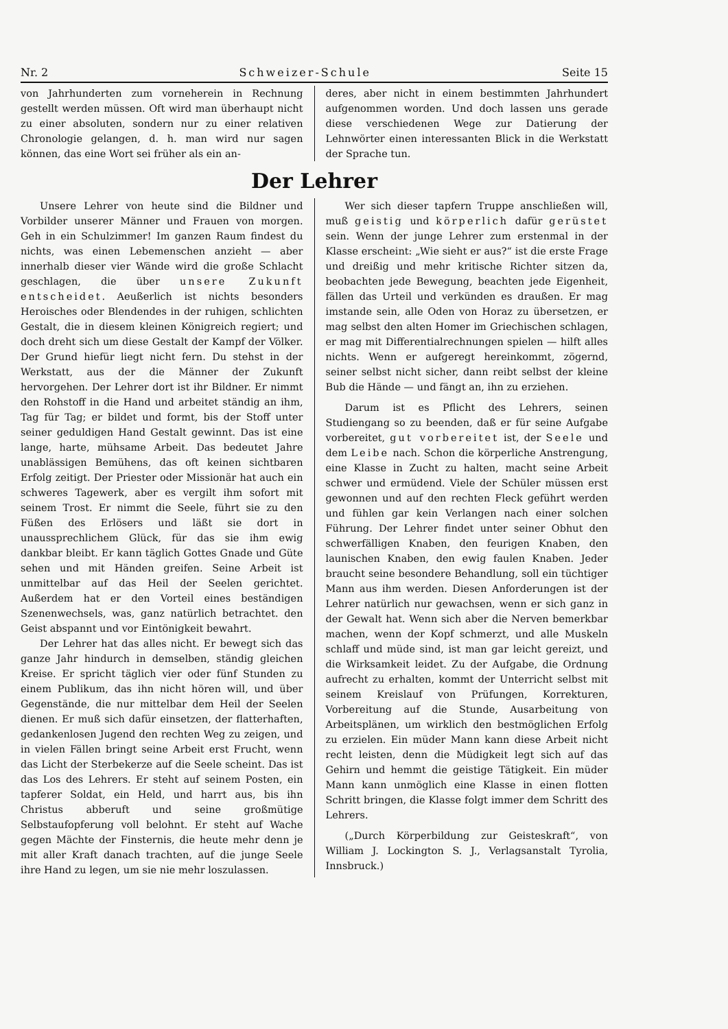Nr. 2 Schweizer-Schule Seite 15
von Jahrhunderten zum vorneherein in Rechnung gestellt werden müssen. Oft wird man überhaupt nicht zu einer absoluten, sondern nur zu einer relativen Chronologie gelangen, d. h. man wird nur sagen können, das eine Wort sei früher als ein an-
deres, aber nicht in einem bestimmten Jahrhundert aufgenommen worden. Und doch lassen uns gerade diese verschiedenen Wege zur Datierung der Lehnwörter einen interessanten Blick in die Werkstatt der Sprache tun.
Der Lehrer
Unsere Lehrer von heute sind die Bildner und Vorbilder unserer Männer und Frauen von morgen. Geh in ein Schulzimmer! Im ganzen Raum findest du nichts, was einen Lebemenschen anzieht — aber innerhalb dieser vier Wände wird die große Schlacht geschlagen, die über unsere Zukunft entscheidet. Aeußerlich ist nichts besonders Heroisches oder Blendendes in der ruhigen, schlichten Gestalt, die in diesem kleinen Königreich regiert; und doch dreht sich um diese Gestalt der Kampf der Völker. Der Grund hiefür liegt nicht fern. Du stehst in der Werkstatt, aus der die Männer der Zukunft hervorgehen. Der Lehrer dort ist ihr Bildner. Er nimmt den Rohstoff in die Hand und arbeitet ständig an ihm, Tag für Tag; er bildet und formt, bis der Stoff unter seiner geduldigen Hand Gestalt gewinnt. Das ist eine lange, harte, mühsame Arbeit. Das bedeutet Jahre unablässigen Bemühens, das oft keinen sichtbaren Erfolg zeitigt. Der Priester oder Missionär hat auch ein schweres Tagewerk, aber es vergilt ihm sofort mit seinem Trost. Er nimmt die Seele, führt sie zu den Füßen des Erlösers und läßt sie dort in unaussprechlichem Glück, für das sie ihm ewig dankbar bleibt. Er kann täglich Gottes Gnade und Güte sehen und mit Händen greifen. Seine Arbeit ist unmittelbar auf das Heil der Seelen gerichtet. Außerdem hat er den Vorteil eines beständigen Szenenwechsels, was, ganz natürlich betrachtet. den Geist abspannt und vor Eintönigkeit bewahrt.
Der Lehrer hat das alles nicht. Er bewegt sich das ganze Jahr hindurch in demselben, ständig gleichen Kreise. Er spricht täglich vier oder fünf Stunden zu einem Publikum, das ihn nicht hören will, und über Gegenstände, die nur mittelbar dem Heil der Seelen dienen. Er muß sich dafür einsetzen, der flatterhaften, gedankenlosen Jugend den rechten Weg zu zeigen, und in vielen Fällen bringt seine Arbeit erst Frucht, wenn das Licht der Sterbekerze auf die Seele scheint. Das ist das Los des Lehrers. Er steht auf seinem Posten, ein tapferer Soldat, ein Held, und harrt aus, bis ihn Christus abberuft und seine großmütige Selbstaufopferung voll belohnt. Er steht auf Wache gegen Mächte der Finsternis, die heute mehr denn je mit aller Kraft danach trachten, auf die junge Seele ihre Hand zu legen, um sie nie mehr loszulassen.
Wer sich dieser tapfern Truppe anschließen will, muß geistig und körperlich dafür gerüstet sein. Wenn der junge Lehrer zum erstenmal in der Klasse erscheint: „Wie sieht er aus?“ ist die erste Frage und dreißig und mehr kritische Richter sitzen da, beobachten jede Bewegung, beachten jede Eigenheit, fällen das Urteil und verkünden es draußen. Er mag imstande sein, alle Oden von Horaz zu übersetzen, er mag selbst den alten Homer im Griechischen schlagen, er mag mit Differentialrechnungen spielen — hilft alles nichts. Wenn er aufgeregt hereinkommt, zögernd, seiner selbst nicht sicher, dann reibt selbst der kleine Bub die Hände — und fängt an, ihn zu erziehen.
Darum ist es Pflicht des Lehrers, seinen Studiengang so zu beenden, daß er für seine Aufgabe vorbereitet, gut vorbereitet ist, der Seele und dem Leibe nach. Schon die körperliche Anstrengung, eine Klasse in Zucht zu halten, macht seine Arbeit schwer und ermüdend. Viele der Schüler müssen erst gewonnen und auf den rechten Fleck geführt werden und fühlen gar kein Verlangen nach einer solchen Führung. Der Lehrer findet unter seiner Obhut den schwerfälligen Knaben, den feurigen Knaben, den launischen Knaben, den ewig faulen Knaben. Jeder braucht seine besondere Behandlung, soll ein tüchtiger Mann aus ihm werden. Diesen Anforderungen ist der Lehrer natürlich nur gewachsen, wenn er sich ganz in der Gewalt hat. Wenn sich aber die Nerven bemerkbar machen, wenn der Kopf schmerzt, und alle Muskeln schlaff und müde sind, ist man gar leicht gereizt, und die Wirksamkeit leidet. Zu der Aufgabe, die Ordnung aufrecht zu erhalten, kommt der Unterricht selbst mit seinem Kreislauf von Prüfungen, Korrekturen, Vorbereitung auf die Stunde, Ausarbeitung von Arbeitsplänen, um wirklich den bestmöglichen Erfolg zu erzielen. Ein müder Mann kann diese Arbeit nicht recht leisten, denn die Müdigkeit legt sich auf das Gehirn und hemmt die geistige Tätigkeit. Ein müder Mann kann unmöglich eine Klasse in einen flotten Schritt bringen, die Klasse folgt immer dem Schritt des Lehrers.
(„Durch Körperbildung zur Geisteskraft“, von William J. Lockington S. J., Verlagsanstalt Tyrolia, Innsbruck.)